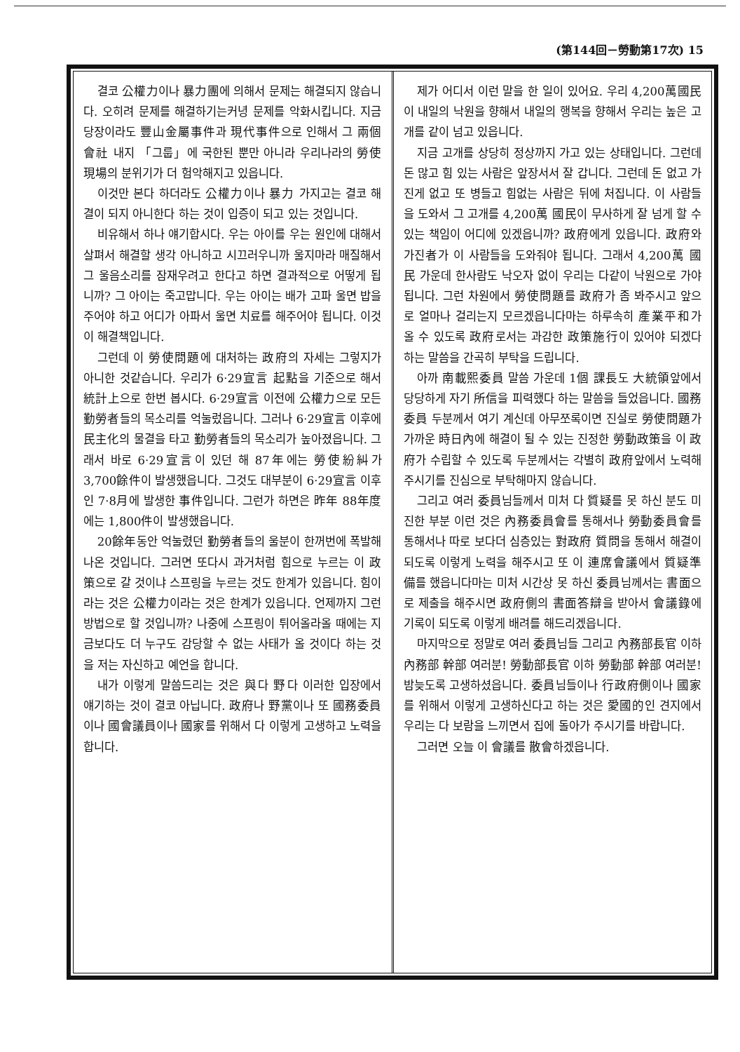(第144回－勞動第17次) 15
결코 公權力이나 暴力團에 의해서 문제는 해결되지 않습니다. 오히려 문제를 해결하기는커녕 문제를 악화시킵니다. 지금 당장이라도 豐山金屬事件과 現代事件으로 인해서 그 兩個會社 내지 「그룹」에 국한된 뿐만 아니라 우리나라의 勞使現場의 분위기가 더 험악해지고 있읍니다.
이것만 본다 하더라도 公權力이나 暴力 가지고는 결코 해결이 되지 아니한다 하는 것이 입증이 되고 있는 것입니다.
비유해서 하나 얘기합시다. 우는 아이를 우는 원인에 대해서 살펴서 해결할 생각 아니하고 시끄러우니까 울지마라 매질해서 그 울음소리를 잠재우려고 한다고 하면 결과적으로 어떻게 됩니까? 그 아이는 죽고맙니다. 우는 아이는 배가 고파 울면 밥을 주어야 하고 어디가 아파서 울면 치료를 해주어야 됩니다. 이것이 해결책입니다.
그런데 이 勞使問題에 대처하는 政府의 자세는 그렇지가 아니한 것같습니다. 우리가 6·29宣言 起點을 기준으로 해서 統計上으로 한번 봅시다. 6·29宣言 이전에 公權力으로 모든 勤勞者들의 목소리를 억눌렀읍니다. 그러나 6·29宣言 이후에 民主化의 물결을 타고 勤勞者들의 목소리가 높아졌읍니다. 그래서 바로 6·29宣言이 있던 해 87年에는 勞使紛糾가 3,700餘件이 발생했읍니다. 그것도 대부분이 6·29宣言 이후인 7·8月에 발생한 事件입니다. 그런가 하면은 昨年 88年度에는 1,800件이 발생했읍니다.
20餘年동안 억눌렸던 勤勞者들의 울분이 한꺼번에 폭발해 나온 것입니다. 그러면 또다시 과거처럼 힘으로 누르는 이 政策으로 갈 것이냐 스프링을 누르는 것도 한계가 있읍니다. 힘이라는 것은 公權力이라는 것은 한계가 있읍니다. 언제까지 그런 방법으로 할 것입니까? 나중에 스프링이 튀어올라올 때에는 지금보다도 더 누구도 감당할 수 없는 사태가 올 것이다 하는 것을 저는 자신하고 예언을 합니다.
내가 이렇게 말씀드리는 것은 與다 野다 이러한 입장에서 얘기하는 것이 결코 아닙니다. 政府나 野黨이나 또 國務委員이나 國會議員이나 國家를 위해서 다 이렇게 고생하고 노력을 합니다.
제가 어디서 이런 말을 한 일이 있어요. 우리 4,200萬國民이 내일의 낙원을 향해서 내일의 행복을 향해서 우리는 높은 고개를 같이 넘고 있읍니다.
지금 고개를 상당히 정상까지 가고 있는 상태입니다. 그런데 돈 많고 힘 있는 사람은 앞장서서 잘 갑니다. 그런데 돈 없고 가진게 없고 또 병들고 힘없는 사람은 뒤에 처집니다. 이 사람들을 도와서 그 고개를 4,200萬 國民이 무사하게 잘 넘게 할 수 있는 책임이 어디에 있겠읍니까? 政府에게 있읍니다. 政府와 가진者가 이 사람들을 도와줘야 됩니다. 그래서 4,200萬 國民 가운데 한사람도 낙오자 없이 우리는 다같이 낙원으로 가야됩니다. 그런 차원에서 勞使問題를 政府가 좀 봐주시고 앞으로 얼마나 걸리는지 모르겠읍니다마는 하루속히 產業平和가 올 수 있도록 政府로서는 과감한 政策施行이 있어야 되겠다 하는 말씀을 간곡히 부탁을 드립니다.
아까 南載熙委員 말씀 가운데 1個 課長도 大統領앞에서 당당하게 자기 所信을 피력했다 하는 말씀을 들었읍니다. 國務委員 두분께서 여기 계신데 아무쪼록이면 진실로 勞使問題가 가까운 時日內에 해결이 될 수 있는 진정한 勞動政策을 이 政府가 수립할 수 있도록 두분께서는 각별히 政府앞에서 노력해 주시기를 진심으로 부탁해마지 않습니다.
그리고 여러 委員님들께서 미처 다 質疑를 못 하신 분도 미진한 부분 이런 것은 內務委員會를 통해서나 勞動委員會를 통해서나 따로 보다더 심층있는 對政府 質問을 통해서 해결이 되도록 이렇게 노력을 해주시고 또 이 連席會議에서 質疑準備를 했읍니다마는 미처 시간상 못 하신 委員님께서는 書面으로 제출을 해주시면 政府側의 書面答辯을 받아서 會議錄에 기록이 되도록 이렇게 배려를 해드리겠읍니다.
마지막으로 정말로 여러 委員님들 그리고 內務部長官 이하 內務部 幹部 여러분! 勞動部長官 이하 勞動部 幹部 여러분! 밤늦도록 고생하셨읍니다. 委員님들이나 行政府側이나 國家를 위해서 이렇게 고생하신다고 하는 것은 愛國的인 견지에서 우리는 다 보람을 느끼면서 집에 돌아가 주시기를 바랍니다.
그러면 오늘 이 會議를 散會하겠읍니다.